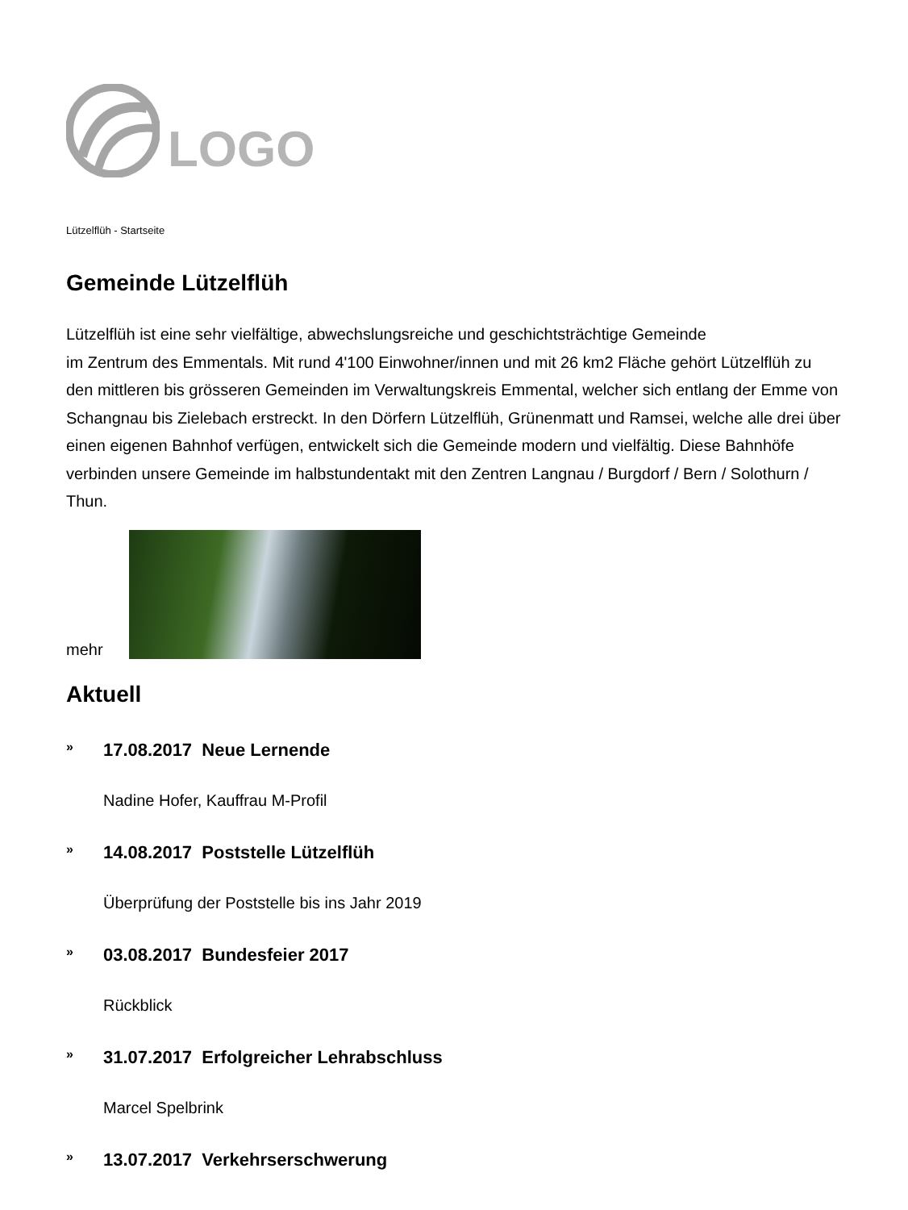LOGO
Lützelflüh - Startseite
Gemeinde Lützelflüh
Lützelflüh ist eine sehr vielfältige, abwechslungsreiche und geschichtsträchtige Gemeinde
im Zentrum des Emmentals. Mit rund 4'100 Einwohner/innen und mit 26 km2 Fläche gehört Lützelflüh zu den mittleren bis grösseren Gemeinden im Verwaltungskreis Emmental, welcher sich entlang der Emme von Schangnau bis Zielebach erstreckt. In den Dörfern Lützelflüh, Grünenmatt und Ramsei, welche alle drei über einen eigenen Bahnhof verfügen, entwickelt sich die Gemeinde modern und vielfältig. Diese Bahnhöfe verbinden unsere Gemeinde im halbstundentakt mit den Zentren Langnau / Burgdorf / Bern / Solothurn / Thun.
mehr
Aktuell
» 17.08.2017 Neue Lernende
Nadine Hofer, Kauffrau M-Profil
» 14.08.2017 Poststelle Lützelflüh
Überprüfung der Poststelle bis ins Jahr 2019
» 03.08.2017 Bundesfeier 2017
Rückblick
» 31.07.2017 Erfolgreicher Lehrabschluss
Marcel Spelbrink
» 13.07.2017 Verkehrserschwerung